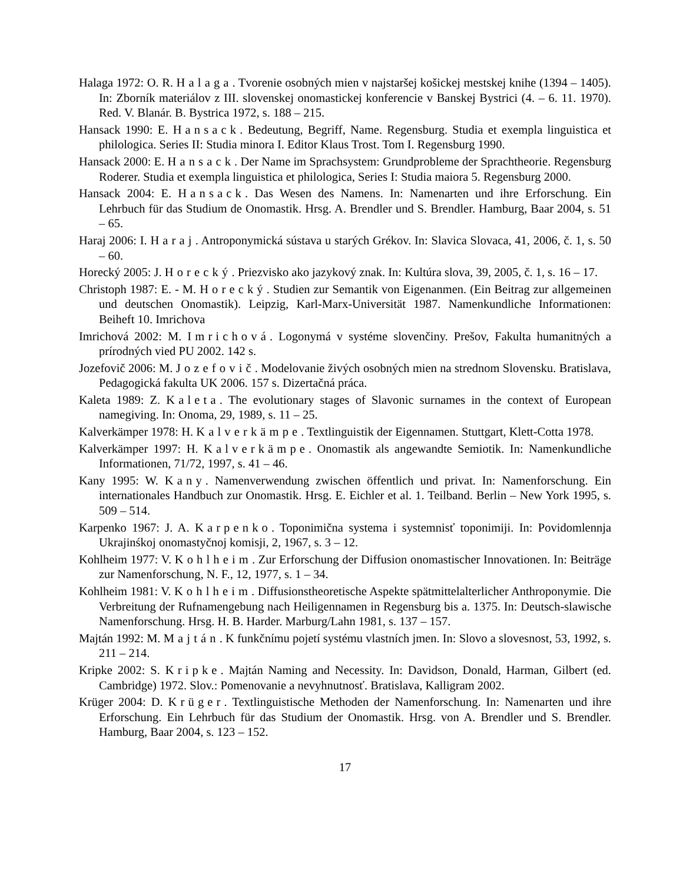Halaga 1972: O. R. Halaga. Tvorenie osobných mien v najstaršej košickej mestskej knihe (1394 – 1405). In: Zborník materiálov z III. slovenskej onomastickej konferencie v Banskej Bystrici (4. – 6. 11. 1970). Red. V. Blanár. B. Bystrica 1972, s. 188 – 215.
Hansack 1990: E. Hansack. Bedeutung, Begriff, Name. Regensburg. Studia et exempla linguistica et philologica. Series II: Studia minora I. Editor Klaus Trost. Tom I. Regensburg 1990.
Hansack 2000: E. Hansack. Der Name im Sprachsystem: Grundprobleme der Sprachtheorie. Regensburg Roderer. Studia et exempla linguistica et philologica, Series I: Studia maiora 5. Regensburg 2000.
Hansack 2004: E. Hansack. Das Wesen des Namens. In: Namenarten und ihre Erforschung. Ein Lehrbuch für das Studium de Onomastik. Hrsg. A. Brendler und S. Brendler. Hamburg, Baar 2004, s. 51 – 65.
Haraj 2006: I. Haraj. Antroponymická sústava u starých Grékov. In: Slavica Slovaca, 41, 2006, č. 1, s. 50 – 60.
Horecký 2005: J. Horecký. Priezvisko ako jazykový znak. In: Kultúra slova, 39, 2005, č. 1, s. 16 – 17.
Christoph 1987: E. - M. Horecký. Studien zur Semantik von Eigenanmen. (Ein Beitrag zur allgemeinen und deutschen Onomastik). Leipzig, Karl-Marx-Universität 1987. Namenkundliche Informationen: Beiheft 10. Imrichova
Imrichová 2002: M. Imrichová. Logonymá v systéme slovenčiny. Prešov, Fakulta humanitných a prírodných vied PU 2002. 142 s.
Jozefovič 2006: M. Jozefovič. Modelovanie živých osobných mien na strednom Slovensku. Bratislava, Pedagogická fakulta UK 2006. 157 s. Dizertačná práca.
Kaleta 1989: Z. Kaleta. The evolutionary stages of Slavonic surnames in the context of European namegiving. In: Onoma, 29, 1989, s. 11 – 25.
Kalverkämper 1978: H. Kalverkämpe. Textlinguistik der Eigennamen. Stuttgart, Klett-Cotta 1978.
Kalverkämper 1997: H. Kalverkämpe. Onomastik als angewandte Semiotik. In: Namenkundliche Informationen, 71/72, 1997, s. 41 – 46.
Kany 1995: W. Kany. Namenverwendung zwischen öffentlich und privat. In: Namenforschung. Ein internationales Handbuch zur Onomastik. Hrsg. E. Eichler et al. 1. Teilband. Berlin – New York 1995, s. 509 – 514.
Karpenko 1967: J. A. Karpenko. Toponimična systema i systemnisť toponimiji. In: Povidomlennja Ukrajinśkoj onomastyčnoj komisji, 2, 1967, s. 3 – 12.
Kohlheim 1977: V. Kohlheim. Zur Erforschung der Diffusion onomastischer Innovationen. In: Beiträge zur Namenforschung, N. F., 12, 1977, s. 1 – 34.
Kohlheim 1981: V. Kohlheim. Diffusionstheoretische Aspekte spätmittelalterlicher Anthroponymie. Die Verbreitung der Rufnamengebung nach Heiligennamen in Regensburg bis a. 1375. In: Deutsch-slawische Namenforschung. Hrsg. H. B. Harder. Marburg/Lahn 1981, s. 137 – 157.
Majtán 1992: M. Majtán. K funkčnímu pojetí systému vlastních jmen. In: Slovo a slovesnost, 53, 1992, s. 211 – 214.
Kripke 2002: S. Kripke. Majtán Naming and Necessity. In: Davidson, Donald, Harman, Gilbert (ed. Cambridge) 1972. Slov.: Pomenovanie a nevyhnutnosť. Bratislava, Kalligram 2002.
Krüger 2004: D. Krüger. Textlinguistische Methoden der Namenforschung. In: Namenarten und ihre Erforschung. Ein Lehrbuch für das Studium der Onomastik. Hrsg. von A. Brendler und S. Brendler. Hamburg, Baar 2004, s. 123 – 152.
17